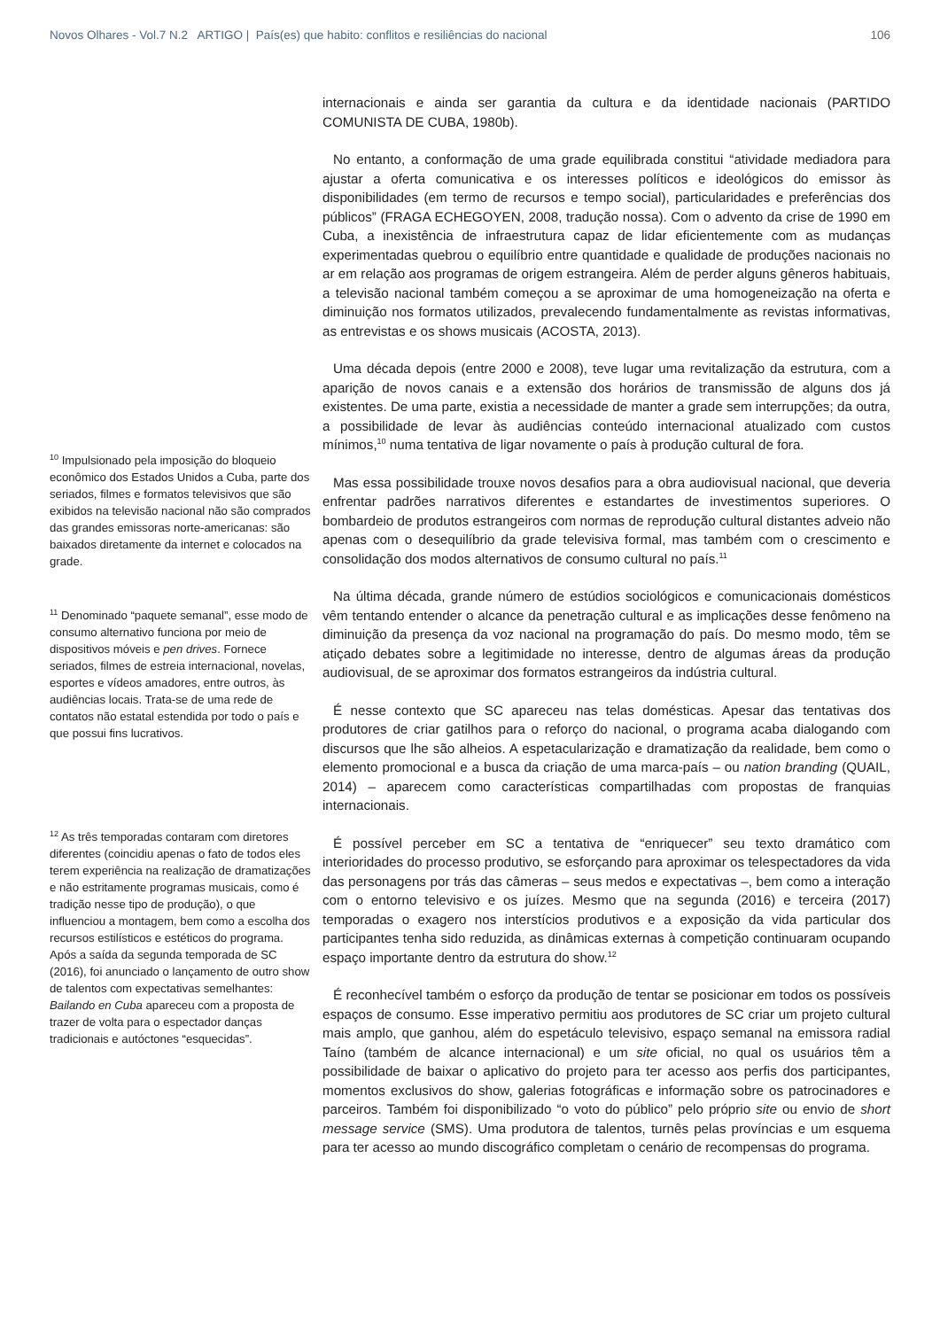Novos Olhares - Vol.7 N.2 ARTIGO | País(es) que habito: conflitos e resiliências do nacional 106
<sup>10</sup> Impulsionado pela imposição do bloqueio econômico dos Estados Unidos a Cuba, parte dos seriados, filmes e formatos televisivos que são exibidos na televisão nacional não são comprados das grandes emissoras norte-americanas: são baixados diretamente da internet e colocados na grade.
<sup>11</sup> Denominado “paquete semanal”, esse modo de consumo alternativo funciona por meio de dispositivos móveis e pen drives. Fornece seriados, filmes de estreia internacional, novelas, esportes e vídeos amadores, entre outros, às audiências locais. Trata-se de uma rede de contatos não estatal estendida por todo o país e que possui fins lucrativos.
<sup>12</sup> As três temporadas contaram com diretores diferentes (coincidiu apenas o fato de todos eles terem experiência na realização de dramatizações e não estritamente programas musicais, como é tradição nesse tipo de produção), o que influenciou a montagem, bem como a escolha dos recursos estilísticos e estéticos do programa. Após a saída da segunda temporada de SC (2016), foi anunciado o lançamento de outro show de talentos com expectativas semelhantes: Bailando en Cuba apareceu com a proposta de trazer de volta para o espectador danças tradicionais e autóctones “esquecidas”.
internacionais e ainda ser garantia da cultura e da identidade nacionais (PARTIDO COMUNISTA DE CUBA, 1980b).
No entanto, a conformação de uma grade equilibrada constitui “atividade mediadora para ajustar a oferta comunicativa e os interesses políticos e ideológicos do emissor às disponibilidades (em termo de recursos e tempo social), particularidades e preferências dos públicos” (FRAGA ECHEGOYEN, 2008, tradução nossa). Com o advento da crise de 1990 em Cuba, a inexistência de infraestrutura capaz de lidar eficientemente com as mudanças experimentadas quebrou o equilíbrio entre quantidade e qualidade de produções nacionais no ar em relação aos programas de origem estrangeira. Além de perder alguns gêneros habituais, a televisão nacional também começou a se aproximar de uma homogeneização na oferta e diminuição nos formatos utilizados, prevalecendo fundamentalmente as revistas informativas, as entrevistas e os shows musicais (ACOSTA, 2013).
Uma década depois (entre 2000 e 2008), teve lugar uma revitalização da estrutura, com a aparição de novos canais e a extensão dos horários de transmissão de alguns dos já existentes. De uma parte, existia a necessidade de manter a grade sem interrupções; da outra, a possibilidade de levar às audiências conteúdo internacional atualizado com custos mínimos,<sup>10</sup> numa tentativa de ligar novamente o país à produção cultural de fora.
Mas essa possibilidade trouxe novos desafios para a obra audiovisual nacional, que deveria enfrentar padrões narrativos diferentes e estandartes de investimentos superiores. O bombardeio de produtos estrangeiros com normas de reprodução cultural distantes adveio não apenas com o desequilíbrio da grade televisiva formal, mas também com o crescimento e consolidação dos modos alternativos de consumo cultural no país.<sup>11</sup>
Na última década, grande número de estúdios sociológicos e comunicacionais domésticos vêm tentando entender o alcance da penetração cultural e as implicações desse fenômeno na diminuição da presença da voz nacional na programação do país. Do mesmo modo, têm se atiçado debates sobre a legitimidade no interesse, dentro de algumas áreas da produção audiovisual, de se aproximar dos formatos estrangeiros da indústria cultural.
É nesse contexto que SC apareceu nas telas domésticas. Apesar das tentativas dos produtores de criar gatilhos para o reforço do nacional, o programa acaba dialogando com discursos que lhe são alheios. A espetacularização e dramatização da realidade, bem como o elemento promocional e a busca da criação de uma marca-país – ou nation branding (QUAIL, 2014) – aparecem como características compartilhadas com propostas de franquias internacionais.
É possível perceber em SC a tentativa de “enriquecer” seu texto dramático com interioridades do processo produtivo, se esforçando para aproximar os telespectadores da vida das personagens por trás das câmeras – seus medos e expectativas –, bem como a interação com o entorno televisivo e os juízes. Mesmo que na segunda (2016) e terceira (2017) temporadas o exagero nos interstícios produtivos e a exposição da vida particular dos participantes tenha sido reduzida, as dinâmicas externas à competição continuaram ocupando espaço importante dentro da estrutura do show.<sup>12</sup>
É reconhecível também o esforço da produção de tentar se posicionar em todos os possíveis espaços de consumo. Esse imperativo permitiu aos produtores de SC criar um projeto cultural mais amplo, que ganhou, além do espetáculo televisivo, espaço semanal na emissora radial Taíno (também de alcance internacional) e um site oficial, no qual os usuários têm a possibilidade de baixar o aplicativo do projeto para ter acesso aos perfis dos participantes, momentos exclusivos do show, galerias fotográficas e informação sobre os patrocinadores e parceiros. Também foi disponibilizado “o voto do público” pelo próprio site ou envio de short message service (SMS). Uma produtora de talentos, turnês pelas províncias e um esquema para ter acesso ao mundo discográfico completam o cenário de recompensas do programa.